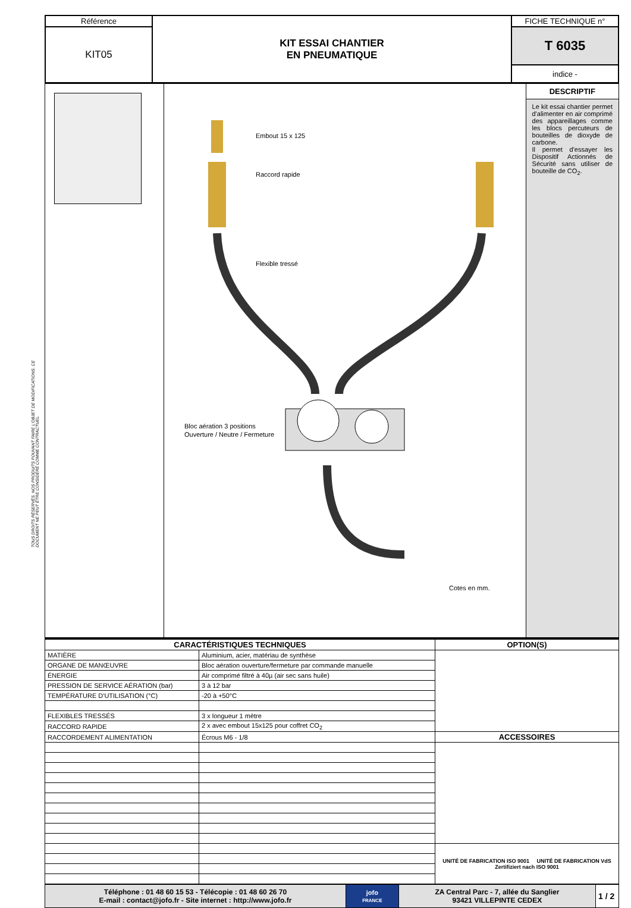TOUS DROITS RÉSERVÉS. NOS PRODUITS POUVANT FAIRE L'OBJET DE MODIFICATIONS. CE DOCUMENT NE PEUT ÊTRE CONSIDÉRÉ COMME CONTRACTUEL.
| Référence | KIT ESSAI CHANTIER EN PNEUMATIQUE | FICHE TECHNIQUE n° |
| KIT05 | | T 6035 |
| | | indice - |
| | Embout 15 x 125 Raccord rapide Flexible tressé Bloc aération 3 positions Ouverture / Neutre / Fermeture Cotes en mm. | DESCRIPTIF Le kit essai chantier permet d'alimenter en air comprimé des appareillages comme les blocs percuteurs de bouteilles de dioxyde de carbone. Il permet d'essayer les Dispositif Actionnés de Sécurité sans utiliser de bouteille de CO<sub>2</sub>. |
| CARACTÉRISTIQUES TECHNIQUES | | OPTION(S) |
| --- | --- | --- |
| MATIÈRE | Aluminium, acier, matériau de synthèse | |
| ORGANE DE MANŒUVRE | Bloc aération ouverture/fermeture par commande manuelle | |
| ÉNERGIE | Air comprimé filtré à 40µ (air sec sans huile) | |
| PRESSION DE SERVICE AÉRATION (bar) | 3 à 12 bar | |
| TEMPÉRATURE D'UTILISATION (°C) | -20 à +50°C | |
| FLEXIBLES TRESSÉS | 3 x longueur 1 mètre | |
| RACCORD RAPIDE | 2 x avec embout 15x125 pour coffret CO<sub>2</sub> | |
| RACCORDEMENT ALIMENTATION | Écrous M6 - 1/8 | ACCESSOIRES |
| | | UNITÉ DE FABRICATION ISO 9001 UNITÉ DE FABRICATION VdS Zertifiziert nach ISO 9001 |
| Téléphone : 01 48 60 15 53 - Télécopie : 01 48 60 26 70 E-mail : contact@jofo.fr - Site internet : http://www.jofo.fr | jofo FRANCE | ZA Central Parc - 7, allée du Sanglier 93421 VILLEPINTE CEDEX | 1 / 2 |